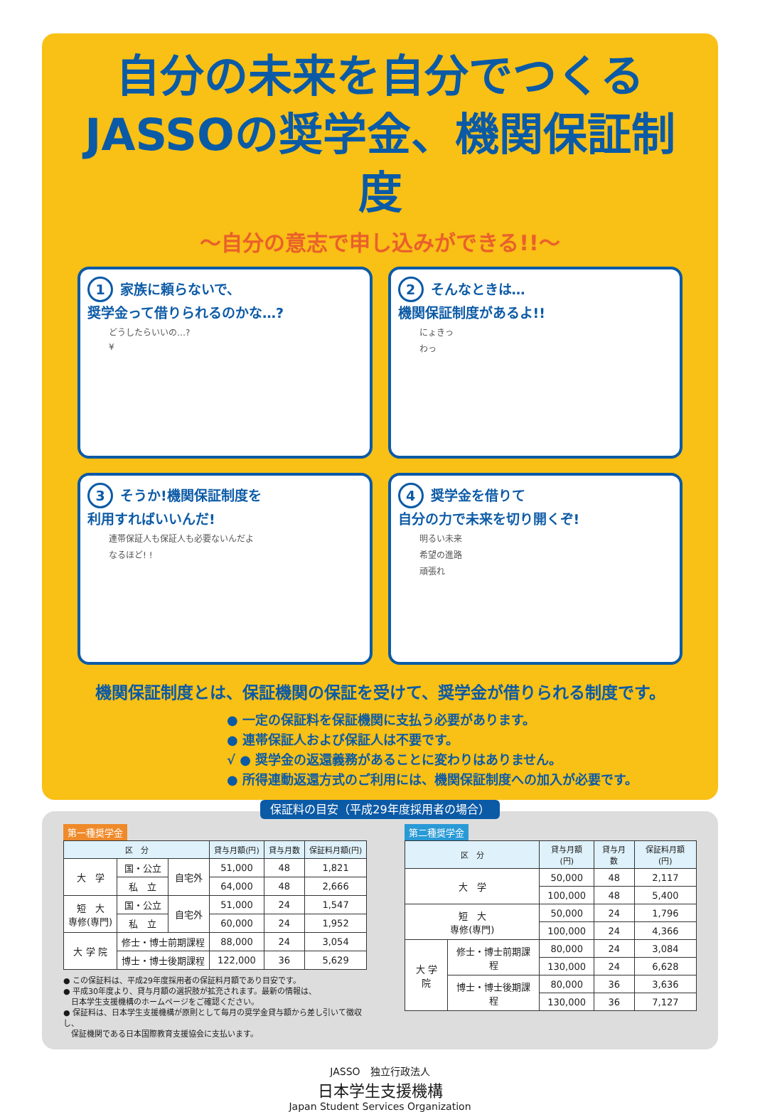自分の未来を自分でつくる
JASSOの奨学金、機関保証制度
～自分の意志で申し込みができる!!～
1 家族に頼らないで、
奨学金って借りられるのかな…?
どうしたらいいの…?
¥
2 そんなときは…
機関保証制度があるよ!!
にょきっ
わっ
3 そうか!機関保証制度を
利用すればいいんだ!
連帯保証人も保証人も必要ないんだよ
なるほど! !
4 奨学金を借りて
自分の力で未来を切り開くぞ!
明るい未来
希望の進路
頑張れ
機関保証制度とは、保証機関の保証を受けて、奨学金が借りられる制度です。
● 一定の保証料を保証機関に支払う必要があります。
● 連帯保証人および保証人は不要です。
√ ● 奨学金の返還義務があることに変わりはありません。
● 所得連動返還方式のご利用には、機関保証制度への加入が必要です。
保証料の目安（平成29年度採用者の場合）
第一種奨学金
| 区 分 | | | 貸与月額(円) | 貸与月数 | 保証料月額(円) |
| --- | --- | --- | --- | --- | --- |
| 大 学 | 国・公立 | 自宅外 | 51,000 | 48 | 1,821 |
| | 私 立 | | 64,000 | 48 | 2,666 |
| 短 大 専修(専門) | 国・公立 | 自宅外 | 51,000 | 24 | 1,547 |
| | 私 立 | | 60,000 | 24 | 1,952 |
| 大 学 院 | 修士・博士前期課程 | | 88,000 | 24 | 3,054 |
| | 博士・博士後期課程 | | 122,000 | 36 | 5,629 |
● この保証料は、平成29年度採用者の保証料月額であり目安です。
● 平成30年度より、貸与月額の選択肢が拡充されます。最新の情報は、
　日本学生支援機構のホームページをご確認ください。
● 保証料は、日本学生支援機構が原則として毎月の奨学金貸与額から差し引いて徴収し、
　保証機関である日本国際教育支援協会に支払います。
第二種奨学金
| 区 分 | | 貸与月額(円) | 貸与月数 | 保証料月額(円) |
| --- | --- | --- | --- | --- |
| 大 学 | | 50,000 | 48 | 2,117 |
| | | 100,000 | 48 | 5,400 |
| 短 大 専修(専門) | | 50,000 | 24 | 1,796 |
| | | 100,000 | 24 | 4,366 |
| 大 学 院 | 修士・博士前期課程 | 80,000 | 24 | 3,084 |
| | | 130,000 | 24 | 6,628 |
| | 博士・博士後期課程 | 80,000 | 36 | 3,636 |
| | | 130,000 | 36 | 7,127 |
JASSO　独立行政法人
日本学生支援機構
Japan Student Services Organization